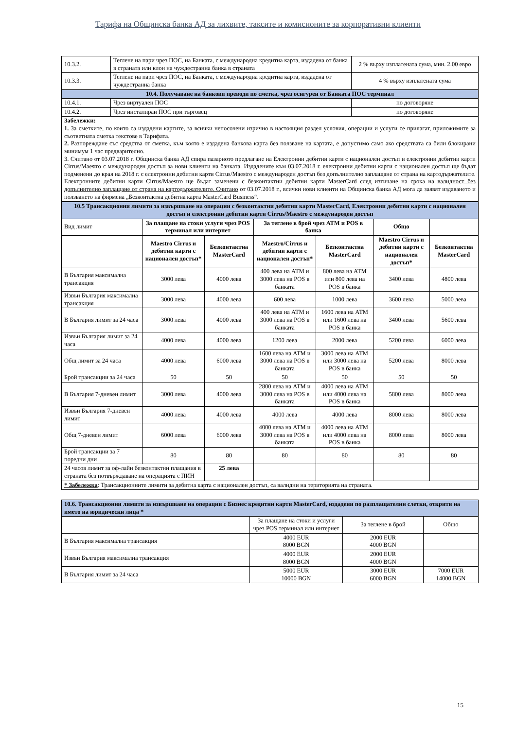Тарифа на Общинска банка АД за лихвите, таксите и комисионите за корпоративни клиенти
| 10.3.2. | Теглене на пари чрез ПОС, на Банката, с международна кредитна карта, издадена от банка в страната или клон на чуждестранна банка в страната | 2 % върху изплатената сума, мин. 2.00 евро |
| 10.3.3. | Теглене на пари чрез ПОС, на Банката, с международна кредитна карта, издадена от чуждестранна банка | 4 % върху изплатената сума |
| 10.4. Получаване на банкови преводи по сметка, чрез осигурен от Банката ПОС терминал | | |
| 10.4.1. | Чрез виртуален ПОС | по договоряне |
| 10.4.2. | Чрез инсталиран ПОС при търговец | по договоряне |
| Забележки: 1. За сметките, по които са издадени картите, за всички непосочени изрично в настоящия раздел условия, операции и услуги се прилагат, приложимите за съответната сметка текстове в Тарифата. 2. Разпореждане със средства от сметка, към която е издадена банкова карта без ползване на картата, е допустимо само ако средствата са били блокирани минимум 1 час предварително. 3. Считано от 03.07.2018 г. Общинска банка АД спира пазарното предлагане на Електронни дебитни карти с национален достъп и електронни дебитни карти Cirrus/Maestro с международен достъп за нови клиенти на банката. Издадените към 03.07.2018 г. електронни дебитни карти с национален достъп ще бъдат подменени до края на 2018 г. с електронни дебитни карти Cirrus/Maestro с международен достъп без допълнително заплащане от страна на картодържателите. Електронните дебитни карти Cirrus/Maestro ще бъдат заменени с безконтактни дебитни карти MasterCard след изтичане на срока на валидност без допълнително заплащане от страна на картодържателите. Считано от 03.07.2018 г., всички нови клиенти на Общинска банка АД мога да заявят издаването и ползването на фирмена „Безконтактна дебитна карта MasterCard Business“. | | |
| 10.5 Трансакционни лимити за извършване на операции с безконтактни дебитни карти MasterCard, Електронни дебитни карти с национален достъп и електронни дебитни карти Cirrus/Maestro с международен достъп | | | | | | |
| Вид лимит | За плащане на стоки услуги чрез POS терминал или интернет | | За теглене в брой чрез АТМ и POS в банка | | Общо | |
| | Maestro Cirrus и дебитни карти с национален достъп* | Безконтактна MasterCard | Maestro/Cirrus и дебитни карти с национален достъп* | Безконтактна MasterCard | Maestro Cirrus и дебитни карти с национален достъп* | Безконтактна MasterCard |
| В България максимална трансакция | 3000 лева | 4000 лева | 400 лева на АТМ и 3000 лева на POS в банката | 800 лева на АТМ или 800 лева на POS в банка | 3400 лева | 4800 лева |
| Извън България максимална трансакция | 3000 лева | 4000 лева | 600 лева | 1000 лева | 3600 лева | 5000 лева |
| В България лимит за 24 часа | 3000 лева | 4000 лева | 400 лева на АТМ и 3000 лева на POS в банката | 1600 лева на АТМ или 1600 лева на POS в банка | 3400 лева | 5600 лева |
| Извън България лимит за 24 часа | 4000 лева | 4000 лева | 1200 лева | 2000 лева | 5200 лева | 6000 лева |
| Общ лимит за 24 часа | 4000 лева | 6000 лева | 1600 лева на АТМ и 3000 лева на POS в банката | 3000 лева на АТМ или 3000 лева на POS в банка | 5200 лева | 8000 лева |
| Брой трансакции за 24 часа | 50 | 50 | 50 | 50 | 50 | 50 |
| В България 7-дневен лимит | 3000 лева | 4000 лева | 2800 лева на АТМ и 3000 лева на POS в банката | 4000 лева на АТМ или 4000 лева на POS в банка | 5800 лева | 8000 лева |
| Извън България 7-дневен лимит | 4000 лева | 4000 лева | 4000 лева | 4000 лева | 8000 лева | 8000 лева |
| Общ 7-дневен лимит | 6000 лева | 6000 лева | 4000 лева на АТМ и 3000 лева на POS в банката | 4000 лева на АТМ или 4000 лева на POS в банка | 8000 лева | 8000 лева |
| Брой трансакции за 7 поредни дни | 80 | 80 | 80 | 80 | 80 | 80 |
| 24 часов лимит за оф-лайн безконтактни плащания в страната без потвърждаване на операцията с ПИН | | 25 лева | | | | |
| * Забележка : Трансакционните лимити за дебитна карта с национален достъп, са валидни на територията на страната. | | | | | | |
| 10.6. Трансакционни лимити за извършване на операции с Бизнес кредитни карти MasterCard, издадени по разплащателни слетки, открити на името на юридически лица * | | | |
| | За плащане на стоки и услуги чрез POS терминал или интернет | За теглене в брой | Общо |
| В България максимална трансакция | 4000 EUR 8000 BGN | 2000 EUR 4000 BGN | |
| Извън България максимална трансакция | 4000 EUR 8000 BGN | 2000 EUR 4000 BGN | |
| В България лимит за 24 часа | 5000 EUR 10000 BGN | 3000 EUR 6000 BGN | 7000 EUR 14000 BGN |
15